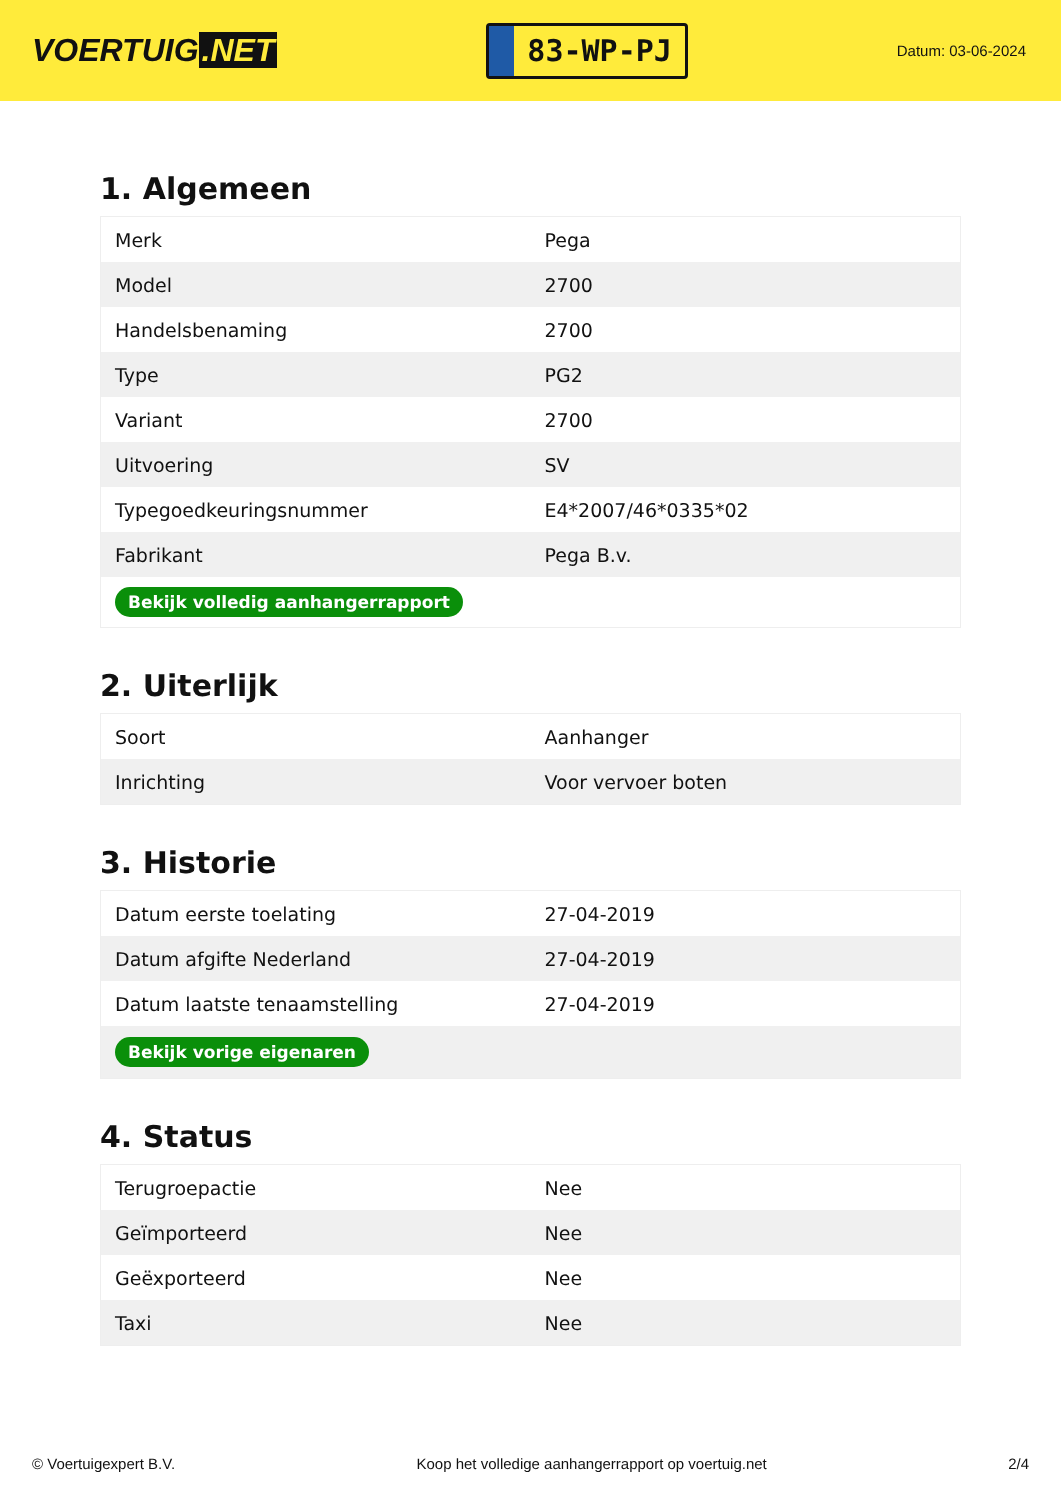VOERTUIG.NET
83-WP-PJ
Datum: 03-06-2024
1. Algemeen
| Merk | Pega |
| Model | 2700 |
| Handelsbenaming | 2700 |
| Type | PG2 |
| Variant | 2700 |
| Uitvoering | SV |
| Typegoedkeuringsnummer | E4*2007/46*0335*02 |
| Fabrikant | Pega B.v. |
| Bekijk volledig aanhangerrapport | |
2. Uiterlijk
| Soort | Aanhanger |
| Inrichting | Voor vervoer boten |
3. Historie
| Datum eerste toelating | 27-04-2019 |
| Datum afgifte Nederland | 27-04-2019 |
| Datum laatste tenaamstelling | 27-04-2019 |
| Bekijk vorige eigenaren | |
4. Status
| Terugroepactie | Nee |
| Geïmporteerd | Nee |
| Geëxporteerd | Nee |
| Taxi | Nee |
© Voertuigexpert B.V. Koop het volledige aanhangerrapport op voertuig.net 2/4